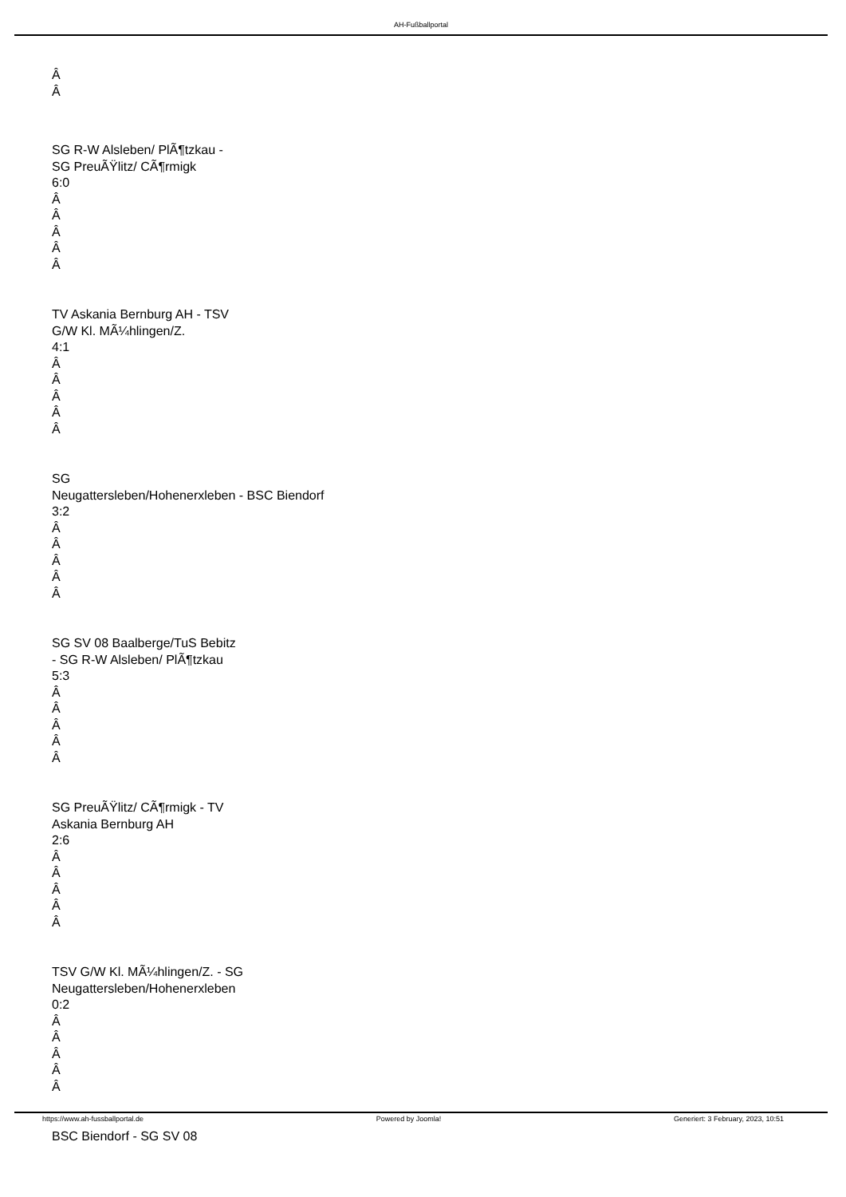AH-Fußballportal
Â
Â
SG R-W Alsleben/ PlÃ¶tzkau -
SG PreuÃŸlitz/ CÃ¶rmigk
6:0
Â
Â
Â
Â
Â
TV Askania Bernburg AH - TSV
G/W Kl. MÃ¼hlingen/Z.
4:1
Â
Â
Â
Â
Â
SG
Neugattersleben/Hohenerxleben - BSC Biendorf
3:2
Â
Â
Â
Â
Â
SG SV 08 Baalberge/TuS Bebitz
- SG R-W Alsleben/ PlÃ¶tzkau
5:3
Â
Â
Â
Â
Â
SG PreuÃŸlitz/ CÃ¶rmigk - TV
Askania Bernburg AH
2:6
Â
Â
Â
Â
Â
TSV G/W Kl. MÃ¼hlingen/Z. - SG
Neugattersleben/Hohenerxleben
0:2
Â
Â
Â
Â
Â
BSC Biendorf - SG SV 08
https://www.ah-fussballportal.de Powered by Joomla! Generiert: 3 February, 2023, 10:51